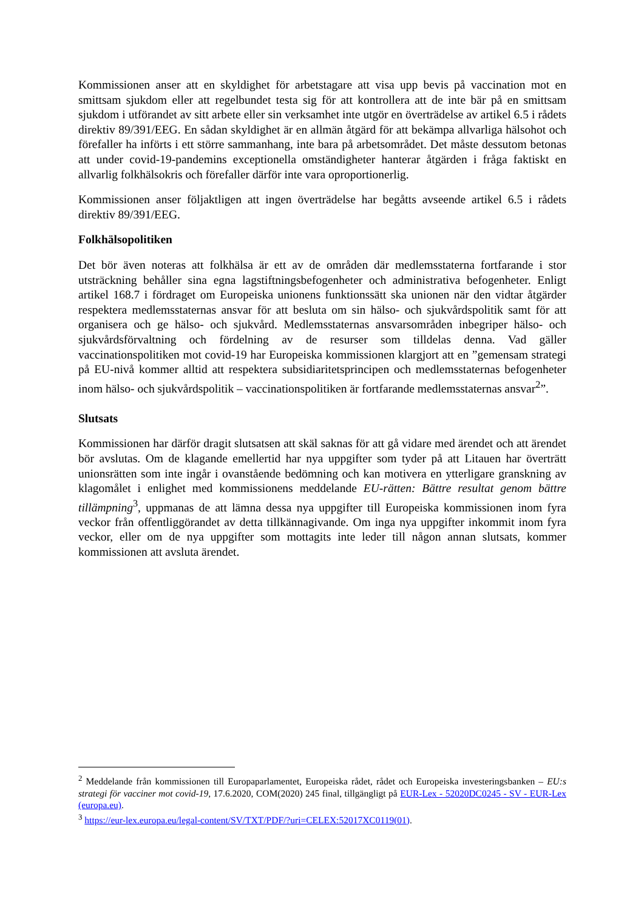Kommissionen anser att en skyldighet för arbetstagare att visa upp bevis på vaccination mot en smittsam sjukdom eller att regelbundet testa sig för att kontrollera att de inte bär på en smittsam sjukdom i utförandet av sitt arbete eller sin verksamhet inte utgör en överträdelse av artikel 6.5 i rådets direktiv 89/391/EEG. En sådan skyldighet är en allmän åtgärd för att bekämpa allvarliga hälsohot och förefaller ha införts i ett större sammanhang, inte bara på arbetsområdet. Det måste dessutom betonas att under covid-19-pandemins exceptionella omständigheter hanterar åtgärden i fråga faktiskt en allvarlig folkhälsokris och förefaller därför inte vara oproportionerlig.
Kommissionen anser följaktligen att ingen överträdelse har begåtts avseende artikel 6.5 i rådets direktiv 89/391/EEG.
Folkhälsopolitiken
Det bör även noteras att folkhälsa är ett av de områden där medlemsstaterna fortfarande i stor utsträckning behåller sina egna lagstiftningsbefogenheter och administrativa befogenheter. Enligt artikel 168.7 i fördraget om Europeiska unionens funktionssätt ska unionen när den vidtar åtgärder respektera medlemsstaternas ansvar för att besluta om sin hälso- och sjukvårdspolitik samt för att organisera och ge hälso- och sjukvård. Medlemsstaternas ansvarsområden inbegriper hälso- och sjukvårdsförvaltning och fördelning av de resurser som tilldelas denna. Vad gäller vaccinationspolitiken mot covid-19 har Europeiska kommissionen klargjort att en ”gemensam strategi på EU-nivå kommer alltid att respektera subsidiaritetsprincipen och medlemsstaternas befogenheter inom hälso- och sjukvårdspolitik – vaccinationspolitiken är fortfarande medlemsstaternas ansvar<sup>2</sup>”.
Slutsats
Kommissionen har därför dragit slutsatsen att skäl saknas för att gå vidare med ärendet och att ärendet bör avslutas. Om de klagande emellertid har nya uppgifter som tyder på att Litauen har överträtt unionsrätten som inte ingår i ovanstående bedömning och kan motivera en ytterligare granskning av klagomålet i enlighet med kommissionens meddelande EU-rätten: Bättre resultat genom bättre tillämpning<sup>3</sup>, uppmanas de att lämna dessa nya uppgifter till Europeiska kommissionen inom fyra veckor från offentliggörandet av detta tillkännagivande. Om inga nya uppgifter inkommit inom fyra veckor, eller om de nya uppgifter som mottagits inte leder till någon annan slutsats, kommer kommissionen att avsluta ärendet.
<sup>2</sup> Meddelande från kommissionen till Europaparlamentet, Europeiska rådet, rådet och Europeiska investeringsbanken – EU:s strategi för vacciner mot covid-19, 17.6.2020, COM(2020) 245 final, tillgängligt på EUR-Lex - 52020DC0245 - SV - EUR-Lex (europa.eu).
<sup>3</sup> https://eur-lex.europa.eu/legal-content/SV/TXT/PDF/?uri=CELEX:52017XC0119(01).